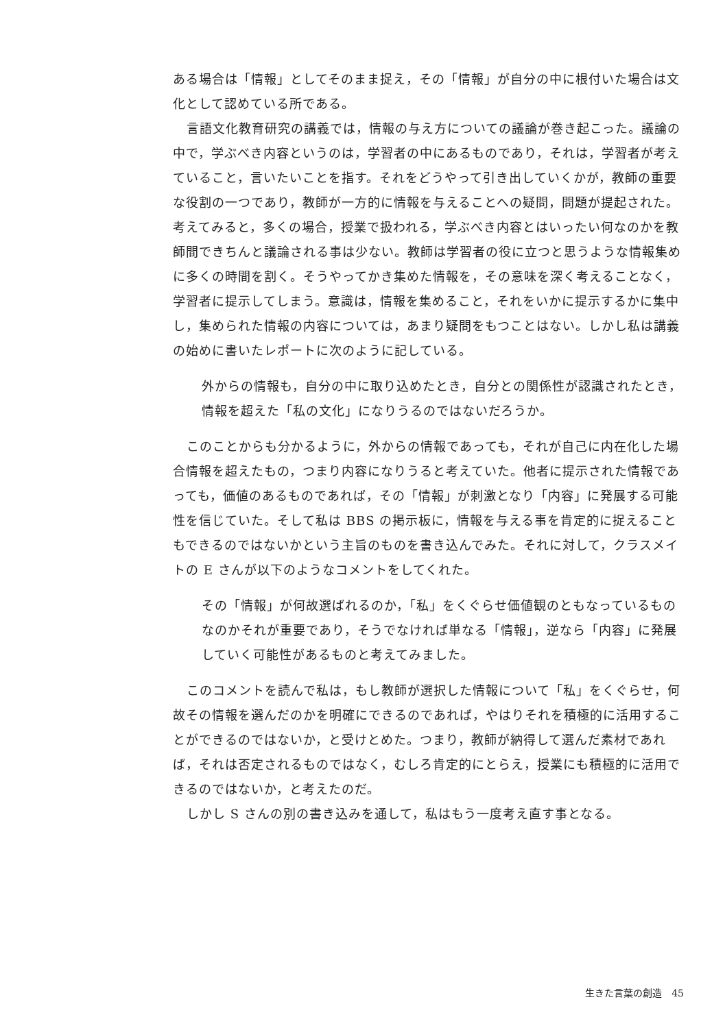ある場合は「情報」としてそのまま捉え，その「情報」が自分の中に根付いた場合は文化として認めている所である。
言語文化教育研究の講義では，情報の与え方についての議論が巻き起こった。議論の中で，学ぶべき内容というのは，学習者の中にあるものであり，それは，学習者が考えていること，言いたいことを指す。それをどうやって引き出していくかが，教師の重要な役割の一つであり，教師が一方的に情報を与えることへの疑問，問題が提起された。考えてみると，多くの場合，授業で扱われる，学ぶべき内容とはいったい何なのかを教師間できちんと議論される事は少ない。教師は学習者の役に立つと思うような情報集めに多くの時間を割く。そうやってかき集めた情報を，その意味を深く考えることなく，学習者に提示してしまう。意識は，情報を集めること，それをいかに提示するかに集中し，集められた情報の内容については，あまり疑問をもつことはない。しかし私は講義の始めに書いたレポートに次のように記している。
外からの情報も，自分の中に取り込めたとき，自分との関係性が認識されたとき，情報を超えた「私の文化」になりうるのではないだろうか。
このことからも分かるように，外からの情報であっても，それが自己に内在化した場合情報を超えたもの，つまり内容になりうると考えていた。他者に提示された情報であっても，価値のあるものであれば，その「情報」が刺激となり「内容」に発展する可能性を信じていた。そして私は BBS の掲示板に，情報を与える事を肯定的に捉えることもできるのではないかという主旨のものを書き込んでみた。それに対して，クラスメイトの E さんが以下のようなコメントをしてくれた。
その「情報」が何故選ばれるのか，「私」をくぐらせ価値観のともなっているものなのかそれが重要であり，そうでなければ単なる「情報」，逆なら「内容」に発展していく可能性があるものと考えてみました。
このコメントを読んで私は，もし教師が選択した情報について「私」をくぐらせ，何故その情報を選んだのかを明確にできるのであれば，やはりそれを積極的に活用することができるのではないか，と受けとめた。つまり，教師が納得して選んだ素材であれば，それは否定されるものではなく，むしろ肯定的にとらえ，授業にも積極的に活用できるのではないか，と考えたのだ。
しかし S さんの別の書き込みを通して，私はもう一度考え直す事となる。
生きた言葉の創造　45